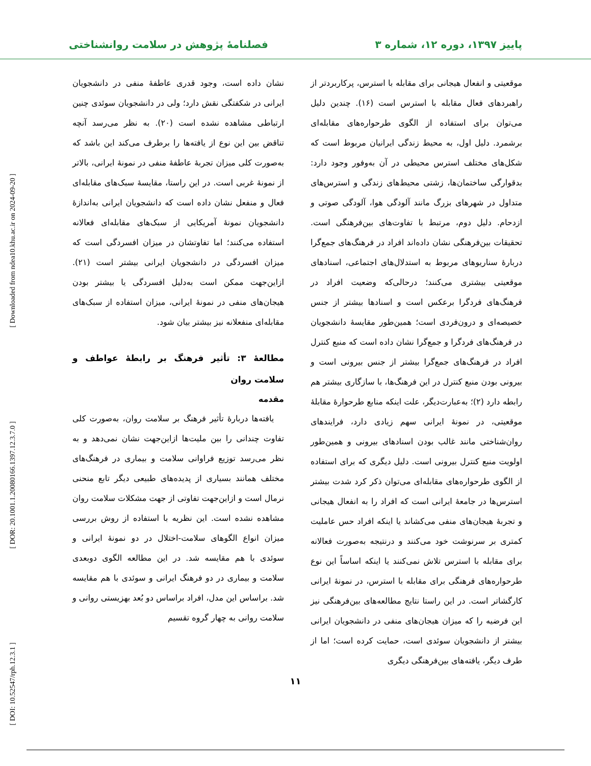پاییز ۱۳۹۷، دوره ۱۲، شماره ۳ فصلنامهٔ پژوهش در سلامت روانشناختی
[ Downloaded from ndea10.khu.ac.ir on 2024-09-20 ]
[ DOR: 20.1001.1.20080166.1397.12.3.7.0 ]
[ DOI: 10.52547/rph.12.3.1 ]
موقعیتی و انفعال هیجانی برای مقابله با استرس، پرکاربردتر از راهبردهای فعال مقابله با استرس است (۱۶). چندین دلیل می‌توان برای استفاده از الگوی طرحواره‌های مقابله‌ای برشمرد. دلیل اول، به محیط زندگی ایرانیان مربوط است که شکل‌های مختلف استرس محیطی در آن به‌وفور وجود دارد: بدقوارگی ساختمان‌ها، زشتی محیط‌های زندگی و استرس‌های متداول در شهرهای بزرگ مانند آلودگی هوا، آلودگی صوتی و ازدحام. دلیل دوم، مرتبط با تفاوت‌های بین‌فرهنگی است. تحقیقات بین‌فرهنگی نشان داده‌اند افراد در فرهنگ‌های جمع‌گرا دربارهٔ سناریوهای مربوط به استدلال‌های اجتماعی، اسنادهای موقعیتی بیشتری می‌کنند؛ درحالی‌که وضعیت افراد در فرهنگ‌های فردگرا برعکس است و اسنادها بیشتر از جنس خصیصه‌ای و درون‌فردی است؛ همین‌طور مقایسهٔ دانشجویان در فرهنگ‌های فردگرا و جمع‌گرا نشان داده است که منبع کنترل افراد در فرهنگ‌های جمع‌گرا بیشتر از جنس بیرونی است و بیرونی بودن منبع کنترل در این فرهنگ‌ها، با سازگاری بیشتر هم رابطه دارد (۲)؛ به‌عبارت‌دیگر، علت اینکه منابع طرحوارهٔ مقابلهٔ موقعیتی، در نمونهٔ ایرانی سهم زیادی دارد، فرایندهای روان‌شناختی مانند غالب بودن اسنادهای بیرونی و همین‌طور اولویت منبع کنترل بیرونی است. دلیل دیگری که برای استفاده از الگوی طرحواره‌های مقابله‌ای می‌توان ذکر کرد شدت بیشتر استرس‌ها در جامعهٔ ایرانی است که افراد را به انفعال هیجانی و تجربهٔ هیجان‌های منفی می‌کشاند یا اینکه افراد حس عاملیت کمتری بر سرنوشت خود می‌کنند و درنتیجه به‌صورت فعالانه برای مقابله با استرس تلاش نمی‌کنند یا اینکه اساساً این نوع طرحواره‌های فرهنگی برای مقابله با استرس، در نمونهٔ ایرانی کارگشاتر است. در این راستا نتایج مطالعه‌های بین‌فرهنگی نیز این فرضیه را که میزان هیجان‌های منفی در دانشجویان ایرانی بیشتر از دانشجویان سوئدی است، حمایت کرده است؛ اما از طرف دیگر، یافته‌های بین‌فرهنگی دیگری
نشان داده است، وجود قدری عاطفهٔ منفی در دانشجویان ایرانی در شکفتگی نقش دارد؛ ولی در دانشجویان سوئدی چنین ارتباطی مشاهده نشده است (۲۰). به نظر می‌رسد آنچه تناقض بین این نوع از یافته‌ها را برطرف می‌کند این باشد که به‌صورت کلی میزان تجربهٔ عاطفهٔ منفی در نمونهٔ ایرانی، بالاتر از نمونهٔ غربی است. در این راستا، مقایسهٔ سبک‌های مقابله‌ای فعال و منفعل نشان داده است که دانشجویان ایرانی به‌اندازهٔ دانشجویان نمونهٔ آمریکایی از سبک‌های مقابله‌ای فعالانه استفاده می‌کنند؛ اما تفاوتشان در میزان افسردگی است که میزان افسردگی در دانشجویان ایرانی بیشتر است (۲۱). ازاین‌جهت ممکن است به‌دلیل افسردگی یا بیشتر بودن هیجان‌های منفی در نمونهٔ ایرانی، میزان استفاده از سبک‌های مقابله‌ای منفعلانه نیز بیشتر بیان شود.
مطالعهٔ ۳: تأثیر فرهنگ بر رابطهٔ عواطف و سلامت روان
مقدمه
یافته‌ها دربارهٔ تأثیر فرهنگ بر سلامت روان، به‌صورت کلی تفاوت چندانی را بین ملیت‌ها ازاین‌جهت نشان نمی‌دهد و به نظر می‌رسد توزیع فراوانی سلامت و بیماری در فرهنگ‌های مختلف همانند بسیاری از پدیده‌های طبیعی دیگر تابع منحنی نرمال است و ازاین‌جهت تفاوتی از جهت مشکلات سلامت روان مشاهده نشده است. این نظریه با استفاده از روش بررسی میزان انواع الگوهای سلامت-اختلال در دو نمونهٔ ایرانی و سوئدی با هم مقایسه شد. در این مطالعه الگوی دوبعدی سلامت و بیماری در دو فرهنگ ایرانی و سوئدی با هم مقایسه شد. براساس این مدل، افراد براساس دو بُعد بهزیستی روانی و سلامت روانی به چهار گروه تقسیم
۱۱